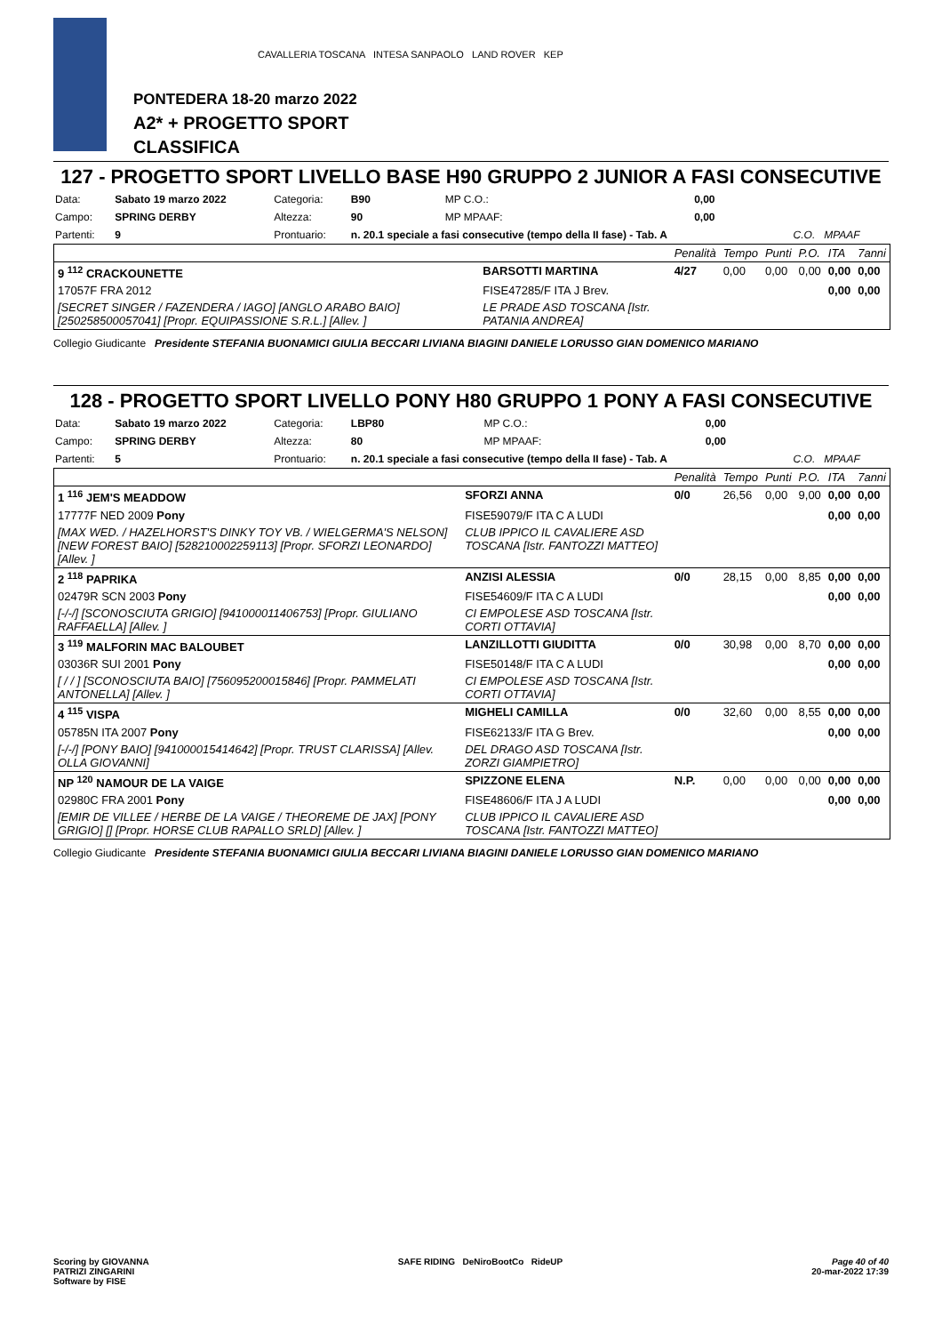PONTEDERA 18-20 marzo 2022
A2* + PROGETTO SPORT
CLASSIFICA
CAVALLERIA TOSCANA INTESA SANPAOLO LAND ROVER KEP
127 - PROGETTO SPORT LIVELLO BASE H90 GRUPPO 2 JUNIOR A FASI CONSECUTIVE
| Data: | Sabato 19 marzo 2022 | Categoria: | B90 | MP C.O.: | 0,00 | |
| Campo: | SPRING DERBY | Altezza: | 90 | MP MPAAF: | 0,00 | |
| Partenti: | 9 | Prontuario: | n. 20.1 speciale a fasi consecutive (tempo della II fase) - Tab. A | | | C.O. MPAAF |
| | | Penalità | Tempo | Punti | P.O. | ITA | 7anni |
| 9 <sup>112</sup> CRACKOUNETTE | BARSOTTI MARTINA | 4/27 | 0,00 | 0,00 | 0,00 | 0,00 | 0,00 |
| 17057F FRA 2012 | FISE47285/F ITA J Brev. | | | | | 0,00 | 0,00 |
| [SECRET SINGER / FAZENDERA / IAGO] [ANGLO ARABO BAIO] [250258500057041] [Propr. EQUIPASSIONE S.R.L.] [Allev. ] | LE PRADE ASD TOSCANA [Istr. PATANIA ANDREA] | | | | | | |
Collegio Giudicante Presidente STEFANIA BUONAMICI GIULIA BECCARI LIVIANA BIAGINI DANIELE LORUSSO GIAN DOMENICO MARIANO
128 - PROGETTO SPORT LIVELLO PONY H80 GRUPPO 1 PONY A FASI CONSECUTIVE
| Data: | Sabato 19 marzo 2022 | Categoria: | LBP80 | MP C.O.: | 0,00 | |
| Campo: | SPRING DERBY | Altezza: | 80 | MP MPAAF: | 0,00 | |
| Partenti: | 5 | Prontuario: | n. 20.1 speciale a fasi consecutive (tempo della II fase) - Tab. A | | | C.O. MPAAF |
| | | Penalità | Tempo | Punti | P.O. | ITA | 7anni |
| 1 <sup>116</sup> JEM'S MEADDOW | SFORZI ANNA | 0/0 | 26,56 | 0,00 | 9,00 | 0,00 | 0,00 |
| 17777F NED 2009 Pony | FISE59079/F ITA C A LUDI | | | | | 0,00 | 0,00 |
| [MAX WED. / HAZELHORST'S DINKY TOY VB. / WIELGERMA'S NELSON] [NEW FOREST BAIO] [528210002259113] [Propr. SFORZI LEONARDO] [Allev. ] | CLUB IPPICO IL CAVALIERE ASD TOSCANA [Istr. FANTOZZI MATTEO] | | | | | | |
| 2 <sup>118</sup> PAPRIKA | ANZISI ALESSIA | 0/0 | 28,15 | 0,00 | 8,85 | 0,00 | 0,00 |
| 02479R SCN 2003 Pony | FISE54609/F ITA C A LUDI | | | | | 0,00 | 0,00 |
| [-/-/] [SCONOSCIUTA GRIGIO] [941000011406753] [Propr. GIULIANO RAFFAELLA] [Allev. ] | CI EMPOLESE ASD TOSCANA [Istr. CORTI OTTAVIA] | | | | | | |
| 3 <sup>119</sup> MALFORIN MAC BALOUBET | LANZILLOTTI GIUDITTA | 0/0 | 30,98 | 0,00 | 8,70 | 0,00 | 0,00 |
| 03036R SUI 2001 Pony | FISE50148/F ITA C A LUDI | | | | | 0,00 | 0,00 |
| [ / / ] [SCONOSCIUTA BAIO] [756095200015846] [Propr. PAMMELATI ANTONELLA] [Allev. ] | CI EMPOLESE ASD TOSCANA [Istr. CORTI OTTAVIA] | | | | | | |
| 4 <sup>115</sup> VISPA | MIGHELI CAMILLA | 0/0 | 32,60 | 0,00 | 8,55 | 0,00 | 0,00 |
| 05785N ITA 2007 Pony | FISE62133/F ITA G Brev. | | | | | 0,00 | 0,00 |
| [-/-/] [PONY BAIO] [941000015414642] [Propr. TRUST CLARISSA] [Allev. OLLA GIOVANNI] | DEL DRAGO ASD TOSCANA [Istr. ZORZI GIAMPIETRO] | | | | | | |
| NP <sup>120</sup> NAMOUR DE LA VAIGE | SPIZZONE ELENA | N.P. | 0,00 | 0,00 | 0,00 | 0,00 | 0,00 |
| 02980C FRA 2001 Pony | FISE48606/F ITA J A LUDI | | | | | 0,00 | 0,00 |
| [EMIR DE VILLEE / HERBE DE LA VAIGE / THEOREME DE JAX] [PONY GRIGIO] [] [Propr. HORSE CLUB RAPALLO SRLD] [Allev. ] | CLUB IPPICO IL CAVALIERE ASD TOSCANA [Istr. FANTOZZI MATTEO] | | | | | | |
Collegio Giudicante Presidente STEFANIA BUONAMICI GIULIA BECCARI LIVIANA BIAGINI DANIELE LORUSSO GIAN DOMENICO MARIANO
Scoring by GIOVANNA
PATRIZI ZINGARINI
Software by FISE
SAFE RIDING DeNiroBootCo RideUP
Page 40 of 40
20-mar-2022 17:39